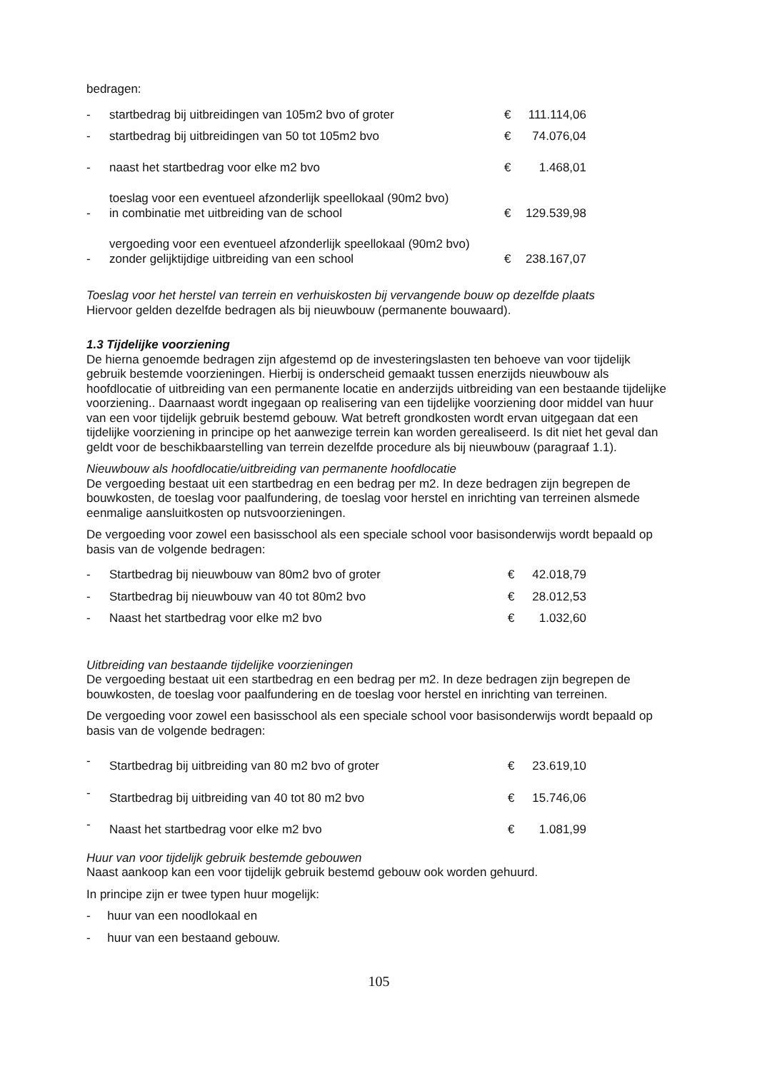bedragen:
| - | startbedrag bij uitbreidingen van 105m2 bvo of groter | € | 111.114,06 |
| - | startbedrag bij uitbreidingen van 50 tot 105m2 bvo | € | 74.076,04 |
| - | naast het startbedrag voor elke m2 bvo | € | 1.468,01 |
| - | toeslag voor een eventueel afzonderlijk speellokaal (90m2 bvo) in combinatie met uitbreiding van de school | € | 129.539,98 |
| - | vergoeding voor een eventueel afzonderlijk speellokaal (90m2 bvo) zonder gelijktijdige uitbreiding van een school | € | 238.167,07 |
Toeslag voor het herstel van terrein en verhuiskosten bij vervangende bouw op dezelfde plaats
Hiervoor gelden dezelfde bedragen als bij nieuwbouw (permanente bouwaard).
1.3 Tijdelijke voorziening
De hierna genoemde bedragen zijn afgestemd op de investeringslasten ten behoeve van voor tijdelijk gebruik bestemde voorzieningen. Hierbij is onderscheid gemaakt tussen enerzijds nieuwbouw als hoofdlocatie of uitbreiding van een permanente locatie en anderzijds uitbreiding van een bestaande tijdelijke voorziening.. Daarnaast wordt ingegaan op realisering van een tijdelijke voorziening door middel van huur van een voor tijdelijk gebruik bestemd gebouw. Wat betreft grondkosten wordt ervan uitgegaan dat een tijdelijke voorziening in principe op het aanwezige terrein kan worden gerealiseerd. Is dit niet het geval dan geldt voor de beschikbaarstelling van terrein dezelfde procedure als bij nieuwbouw (paragraaf 1.1).
Nieuwbouw als hoofdlocatie/uitbreiding van permanente hoofdlocatie
De vergoeding bestaat uit een startbedrag en een bedrag per m2. In deze bedragen zijn begrepen de bouwkosten, de toeslag voor paalfundering, de toeslag voor herstel en inrichting van terreinen alsmede eenmalige aansluitkosten op nutsvoorzieningen.
De vergoeding voor zowel een basisschool als een speciale school voor basisonderwijs wordt bepaald op basis van de volgende bedragen:
| - | Startbedrag bij nieuwbouw van 80m2 bvo of groter | € | 42.018,79 |
| - | Startbedrag bij nieuwbouw van 40 tot 80m2 bvo | € | 28.012,53 |
| - | Naast het startbedrag voor elke m2 bvo | € | 1.032,60 |
Uitbreiding van bestaande tijdelijke voorzieningen
De vergoeding bestaat uit een startbedrag en een bedrag per m2. In deze bedragen zijn begrepen de bouwkosten, de toeslag voor paalfundering en de toeslag voor herstel en inrichting van terreinen.
De vergoeding voor zowel een basisschool als een speciale school voor basisonderwijs wordt bepaald op basis van de volgende bedragen:
| - | Startbedrag bij uitbreiding van 80 m2 bvo of groter | € | 23.619,10 |
| - | Startbedrag bij uitbreiding van 40 tot 80 m2 bvo | € | 15.746,06 |
| - | Naast het startbedrag voor elke m2 bvo | € | 1.081,99 |
Huur van voor tijdelijk gebruik bestemde gebouwen
Naast aankoop kan een voor tijdelijk gebruik bestemd gebouw ook worden gehuurd.
In principe zijn er twee typen huur mogelijk:
- huur van een noodlokaal en
- huur van een bestaand gebouw.
105